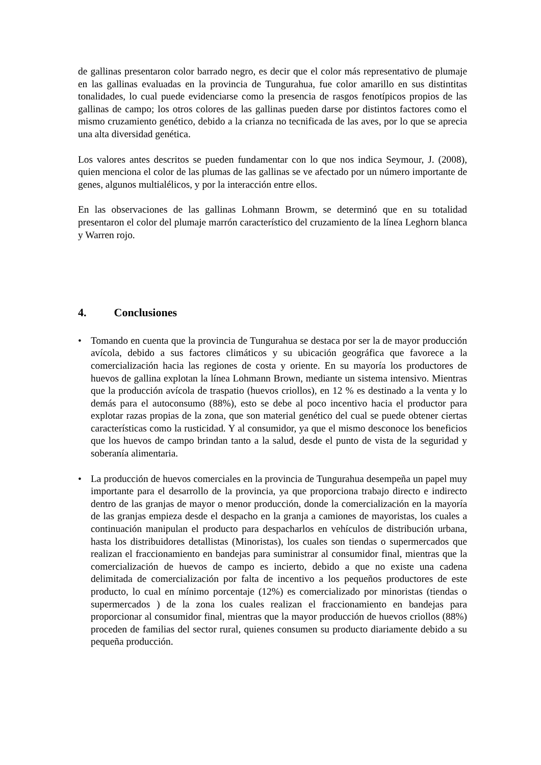de gallinas presentaron color barrado negro, es decir que el color más representativo de plumaje en las gallinas evaluadas en la provincia de Tungurahua, fue color amarillo en sus distintitas tonalidades, lo cual puede evidenciarse como la presencia de rasgos fenotípicos propios de las gallinas de campo; los otros colores de las gallinas pueden darse por distintos factores como el mismo cruzamiento genético, debido a la crianza no tecnificada de las aves, por lo que se aprecia una alta diversidad genética.
Los valores antes descritos se pueden fundamentar con lo que nos indica Seymour, J. (2008), quien menciona el color de las plumas de las gallinas se ve afectado por un número importante de genes, algunos multialélicos, y por la interacción entre ellos.
En las observaciones de las gallinas Lohmann Browm, se determinó que en su totalidad presentaron el color del plumaje marrón característico del cruzamiento de la línea Leghorn blanca y Warren rojo.
4. Conclusiones
• Tomando en cuenta que la provincia de Tungurahua se destaca por ser la de mayor producción avícola, debido a sus factores climáticos y su ubicación geográfica que favorece a la comercialización hacia las regiones de costa y oriente. En su mayoría los productores de huevos de gallina explotan la línea Lohmann Brown, mediante un sistema intensivo. Mientras que la producción avícola de traspatio (huevos criollos), en 12 % es destinado a la venta y lo demás para el autoconsumo (88%), esto se debe al poco incentivo hacia el productor para explotar razas propias de la zona, que son material genético del cual se puede obtener ciertas características como la rusticidad. Y al consumidor, ya que el mismo desconoce los beneficios que los huevos de campo brindan tanto a la salud, desde el punto de vista de la seguridad y soberanía alimentaria.
• La producción de huevos comerciales en la provincia de Tungurahua desempeña un papel muy importante para el desarrollo de la provincia, ya que proporciona trabajo directo e indirecto dentro de las granjas de mayor o menor producción, donde la comercialización en la mayoría de las granjas empieza desde el despacho en la granja a camiones de mayoristas, los cuales a continuación manipulan el producto para despacharlos en vehículos de distribución urbana, hasta los distribuidores detallistas (Minoristas), los cuales son tiendas o supermercados que realizan el fraccionamiento en bandejas para suministrar al consumidor final, mientras que la comercialización de huevos de campo es incierto, debido a que no existe una cadena delimitada de comercialización por falta de incentivo a los pequeños productores de este producto, lo cual en mínimo porcentaje (12%) es comercializado por minoristas (tiendas o supermercados ) de la zona los cuales realizan el fraccionamiento en bandejas para proporcionar al consumidor final, mientras que la mayor producción de huevos criollos (88%) proceden de familias del sector rural, quienes consumen su producto diariamente debido a su pequeña producción.